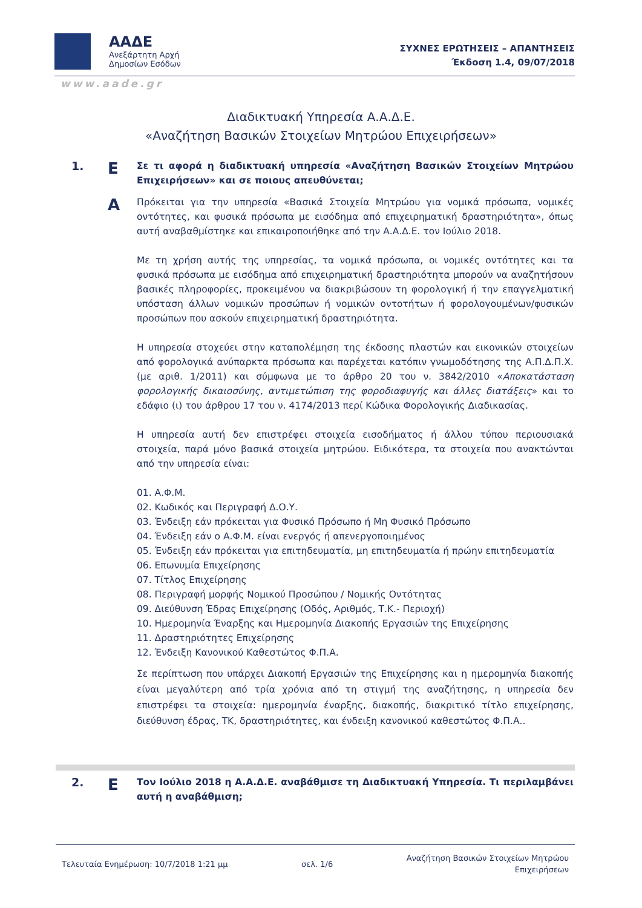ΑΑΔΕ
Ανεξάρτητη Αρχή
Δημοσίων Εσόδων
ΣΥΧΝΕΣ ΕΡΩΤΗΣΕΙΣ – ΑΠΑΝΤΗΣΕΙΣ
Έκδοση 1.4, 09/07/2018
www.aade.gr
Διαδικτυακή Υπηρεσία Α.Α.Δ.Ε.
«Αναζήτηση Βασικών Στοιχείων Μητρώου Επιχειρήσεων»
1.
Ε
Σε τι αφορά η διαδικτυακή υπηρεσία «Αναζήτηση Βασικών Στοιχείων Μητρώου Επιχειρήσεων» και σε ποιους απευθύνεται;
Α
Πρόκειται για την υπηρεσία «Βασικά Στοιχεία Μητρώου για νομικά πρόσωπα, νομικές οντότητες, και φυσικά πρόσωπα με εισόδημα από επιχειρηματική δραστηριότητα», όπως αυτή αναβαθμίστηκε και επικαιροποιήθηκε από την Α.Α.Δ.Ε. τον Ιούλιο 2018.
Με τη χρήση αυτής της υπηρεσίας, τα νομικά πρόσωπα, οι νομικές οντότητες και τα φυσικά πρόσωπα με εισόδημα από επιχειρηματική δραστηριότητα μπορούν να αναζητήσουν βασικές πληροφορίες, προκειμένου να διακριβώσουν τη φορολογική ή την επαγγελματική υπόσταση άλλων νομικών προσώπων ή νομικών οντοτήτων ή φορολογουμένων/φυσικών προσώπων που ασκούν επιχειρηματική δραστηριότητα.
Η υπηρεσία στοχεύει στην καταπολέμηση της έκδοσης πλαστών και εικονικών στοιχείων από φορολογικά ανύπαρκτα πρόσωπα και παρέχεται κατόπιν γνωμοδότησης της Α.Π.Δ.Π.Χ. (με αριθ. 1/2011) και σύμφωνα με το άρθρο 20 του ν. 3842/2010 «Αποκατάσταση φορολογικής δικαιοσύνης, αντιμετώπιση της φοροδιαφυγής και άλλες διατάξεις» και το εδάφιο (ι) του άρθρου 17 του ν. 4174/2013 περί Κώδικα Φορολογικής Διαδικασίας.
Η υπηρεσία αυτή δεν επιστρέφει στοιχεία εισοδήματος ή άλλου τύπου περιουσιακά στοιχεία, παρά μόνο βασικά στοιχεία μητρώου. Ειδικότερα, τα στοιχεία που ανακτώνται από την υπηρεσία είναι:
01. Α.Φ.Μ.
02. Κωδικός και Περιγραφή Δ.Ο.Υ.
03. Ένδειξη εάν πρόκειται για Φυσικό Πρόσωπο ή Μη Φυσικό Πρόσωπο
04. Ένδειξη εάν ο Α.Φ.Μ. είναι ενεργός ή απενεργοποιημένος
05. Ένδειξη εάν πρόκειται για επιτηδευματία, μη επιτηδευματία ή πρώην επιτηδευματία
06. Επωνυμία Επιχείρησης
07. Τίτλος Επιχείρησης
08. Περιγραφή μορφής Νομικού Προσώπου / Νομικής Οντότητας
09. Διεύθυνση Έδρας Επιχείρησης (Οδός, Αριθμός, Τ.Κ.- Περιοχή)
10. Ημερομηνία Έναρξης και Ημερομηνία Διακοπής Εργασιών της Επιχείρησης
11. Δραστηριότητες Επιχείρησης
12. Ένδειξη Κανονικού Καθεστώτος Φ.Π.Α.
Σε περίπτωση που υπάρχει Διακοπή Εργασιών της Επιχείρησης και η ημερομηνία διακοπής είναι μεγαλύτερη από τρία χρόνια από τη στιγμή της αναζήτησης, η υπηρεσία δεν επιστρέφει τα στοιχεία: ημερομηνία έναρξης, διακοπής, διακριτικό τίτλο επιχείρησης, διεύθυνση έδρας, ΤΚ, δραστηριότητες, και ένδειξη κανονικού καθεστώτος Φ.Π.Α..
2.
Ε
Τον Ιούλιο 2018 η Α.Α.Δ.Ε. αναβάθμισε τη Διαδικτυακή Υπηρεσία. Τι περιλαμβάνει αυτή η αναβάθμιση;
Τελευταία Ενημέρωση: 10/7/2018 1:21 μμ
σελ. 1/6
Αναζήτηση Βασικών Στοιχείων Μητρώου
Επιχειρήσεων